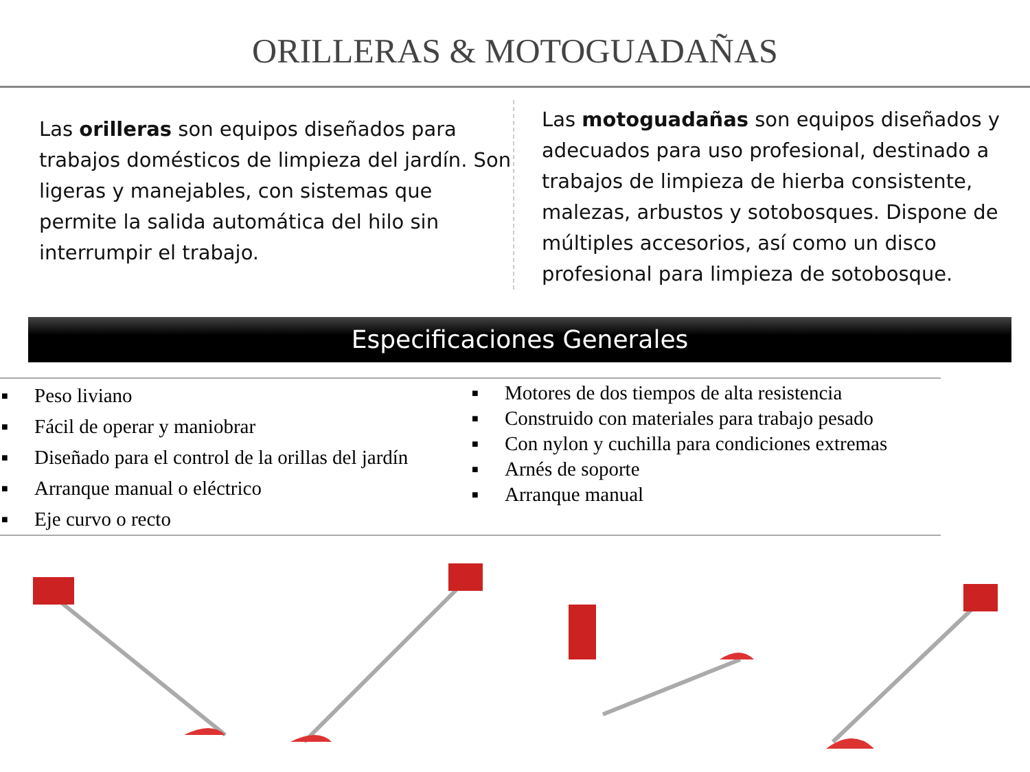ORILLERAS & MOTOGUADAÑAS
Las orilleras son equipos diseñados para trabajos domésticos de limpieza del jardín. Son ligeras y manejables, con sistemas que permite la salida automática del hilo sin interrumpir el trabajo.
Las motoguadañas son equipos diseñados y adecuados para uso profesional, destinado a trabajos de limpieza de hierba consistente, malezas, arbustos y sotobosques. Dispone de múltiples accesorios, así como un disco profesional para limpieza de sotobosque.
Especificaciones Generales
■ Peso liviano
■ Fácil de operar y maniobrar
■ Diseñado para el control de la orillas del jardín
■ Arranque manual o eléctrico
■ Eje curvo o recto
■ Motores de dos tiempos de alta resistencia
■ Construido con materiales para trabajo pesado
■ Con nylon y cuchilla para condiciones extremas
■ Arnés de soporte
■ Arranque manual